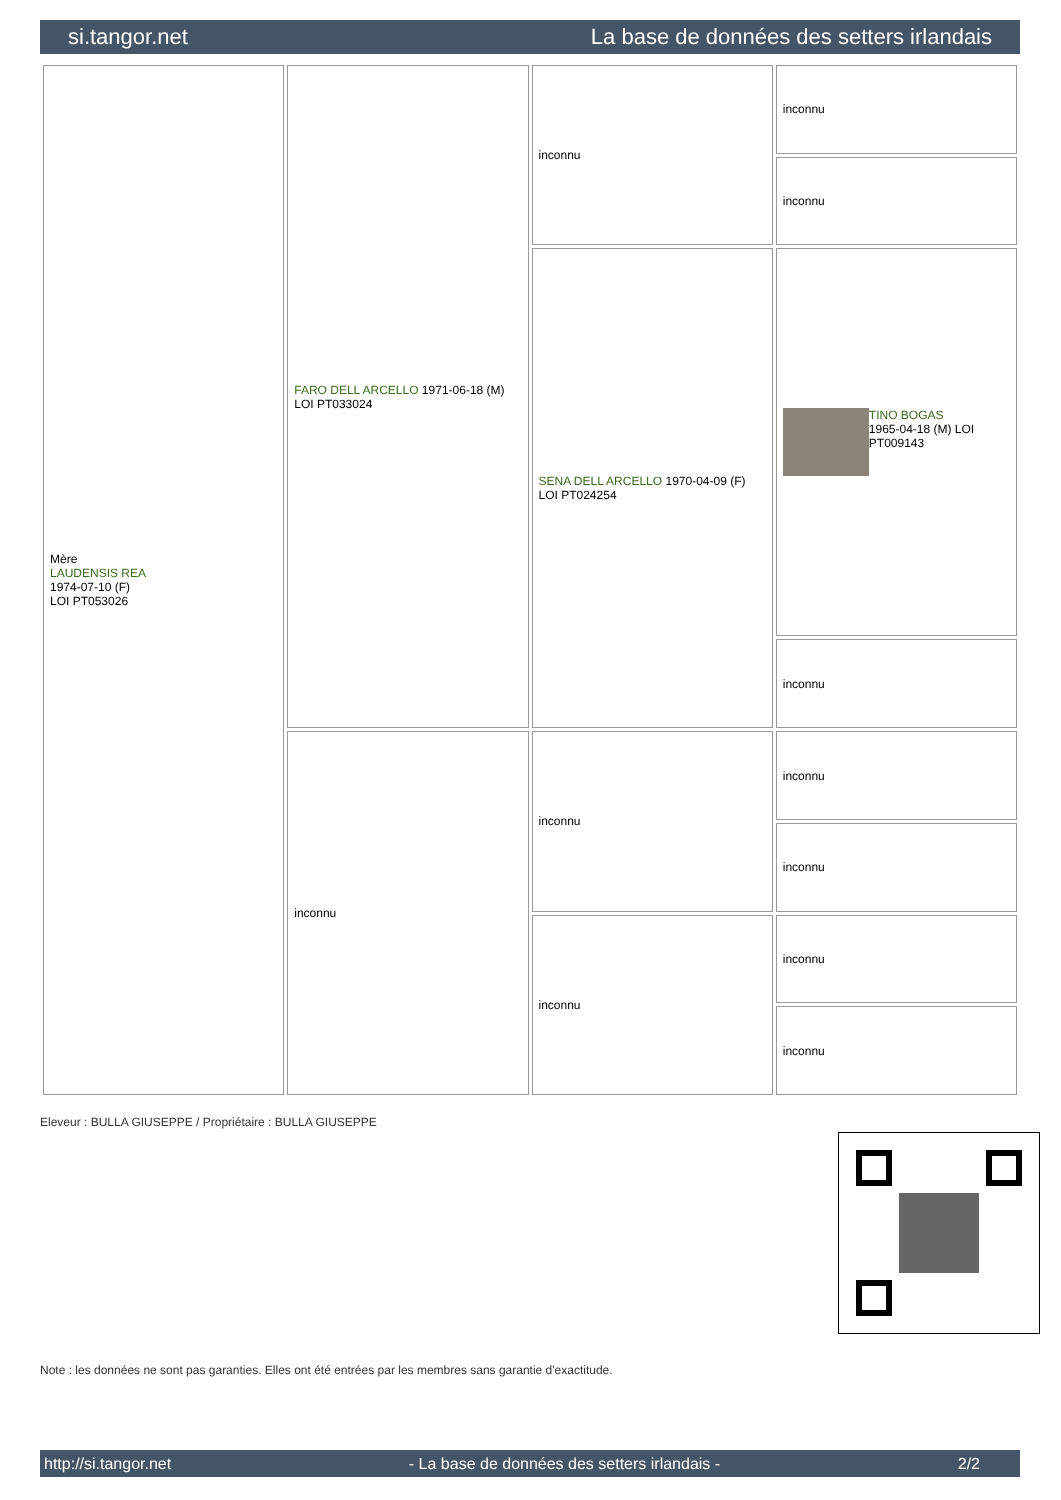si.tangor.net La base de données des setters irlandais
| Mère LAUDENSIS REA 1974-07-10 (F) LOI PT053026 | FARO DELL ARCELLO 1971-06-18 (M) LOI PT033024 | inconnu | inconnu |
| | | | inconnu |
| | | SENA DELL ARCELLO 1970-04-09 (F) LOI PT024254 | TINO BOGAS 1965-04-18 (M) LOI PT009143 |
| | | | inconnu |
| | inconnu | inconnu | inconnu |
| | | | inconnu |
| | | inconnu | inconnu |
| | | | inconnu |
Eleveur : BULLA GIUSEPPE / Propriétaire : BULLA GIUSEPPE
Note : les données ne sont pas garanties. Elles ont été entrées par les membres sans garantie d'exactitude.
http://si.tangor.net - La base de données des setters irlandais - 2/2